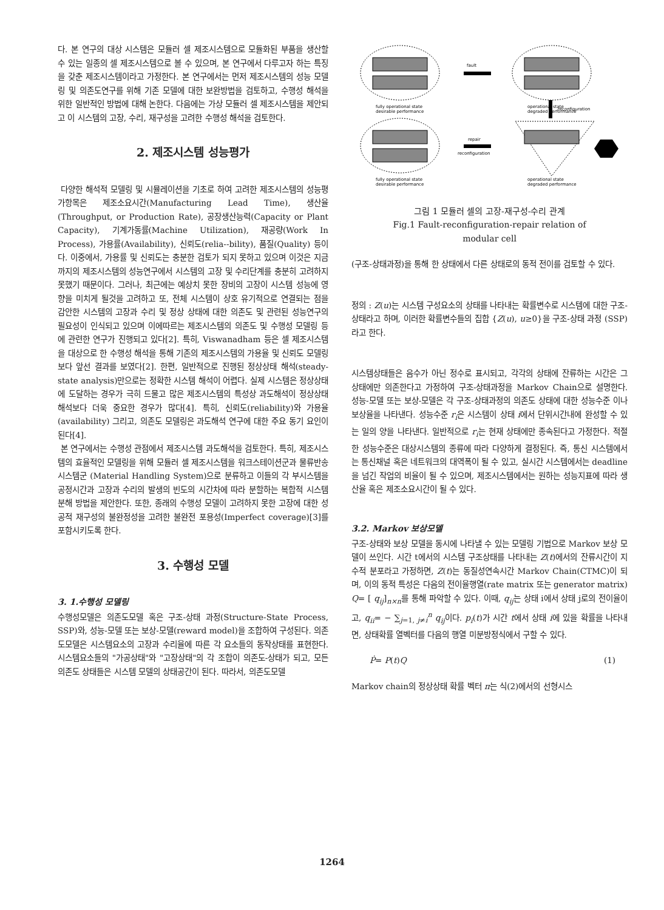다. 본 연구의 대상 시스템은 모듈러 셀 제조시스템으로 모듈화된 부품을 생산할 수 있는 일종의 셀 제조시스템으로 볼 수 있으며, 본 연구에서 다루고자 하는 특징을 갖춘 제조시스템이라고 가정한다. 본 연구에서는 먼저 제조시스템의 성능 모델링 및 의존도연구를 위해 기존 모델에 대한 보완방법을 검토하고, 수행성 해석을 위한 일반적인 방법에 대해 논한다. 다음에는 가상 모듈러 셀 제조시스템을 제안되고 이 시스템의 고장, 수리, 재구성을 고려한 수행성 해석을 검토한다.
2. 제조시스템 성능평가
다양한 해석적 모델링 및 시뮬레이션을 기초로 하여 고려한 제조시스템의 성능평가항목은 제조소요시간(Manufacturing Lead Time), 생산율(Throughput, or Production Rate), 공장생산능력(Capacity or Plant Capacity), 기계가동률(Machine Utilization), 재공량(Work In Process), 가용률(Availability), 신뢰도(relia--bility), 품질(Quality) 등이다. 이중에서, 가용률 및 신뢰도는 충분한 검토가 되지 못하고 있으며 이것은 지금까지의 제조시스템의 성능연구에서 시스템의 고장 및 수리단계를 충분히 고려하지 못했기 때문이다. 그러나, 최근에는 예상치 못한 장비의 고장이 시스템 성능에 영향을 미치게 될것을 고려하고 또, 전체 시스템이 상호 유기적으로 연결되는 점을 감안한 시스템의 고장과 수리 및 정상 상태에 대한 의존도 및 관련된 성능연구의 필요성이 인식되고 있으며 이에따르는 제조시스템의 의존도 및 수행성 모델링 등에 관련한 연구가 진행되고 있다[2]. 특히, Viswanadham 등은 셀 제조시스템을 대상으로 한 수행성 해석을 통해 기존의 제조시스템의 가용율 및 신뢰도 모델링보다 앞선 결과를 보였다[2]. 한편, 일반적으로 진행된 정상상태 해석(steady-state analysis)만으로는 정확한 시스템 해석이 어렵다. 실제 시스템은 정상상태에 도달하는 경우가 극히 드물고 많은 제조시스템의 특성상 과도해석이 정상상태 해석보다 더욱 중요한 경우가 많다[4]. 특히, 신뢰도(reliability)와 가용율(availability) 그리고, 의존도 모델링은 과도해석 연구에 대한 주요 동기 요인이 된다[4].
본 연구에서는 수행성 관점에서 제조시스템 과도해석을 검토한다. 특히, 제조시스템의 효율적인 모델링을 위해 모듈러 셀 제조시스템을 워크스테이션군과 물류반송시스템군 (Material Handling System)으로 분류하고 이들의 각 부시스템을 공정시간과 고장과 수리의 발생의 빈도의 시간차에 따라 분할하는 복합적 시스템 분해 방법을 제안한다. 또한, 종래의 수행성 모델이 고려하지 못한 고장에 대한 성공적 재구성의 불완정성을 고려한 불완전 포용성(Imperfect coverage)[3]를 포함시키도록 한다.
3. 수행성 모델
3. 1.수행성 모델링
수행성모델은 의존도모델 혹은 구조-상태 과정(Structure-State Process, SSP)와, 성능-모델 또는 보상-모델(reward model)을 조합하여 구성된다. 의존도모델은 시스템요소의 고장과 수리율에 따른 각 요소들의 동작상태를 표현한다. 시스템요소들의 "가공상태"와 "고장상태"의 각 조합이 의존도-상태가 되고, 모든 의존도 상태들은 시스템 모델의 상태공간이 된다. 따라서, 의존도모델
fault
reconfiguration
repair
reconfiguration
fully operational state
desirable performance
operational state
degraded performance
fully operational state
desirable performance
operational state
degraded performance
그림 1 모듈러 셀의 고장-재구성-수리 관계
Fig.1 Fault-reconfiguration-repair relation of
modular cell
(구조-상태과정)을 통해 한 상태에서 다른 상태로의 동적 전이를 검토할 수 있다.
정의 : Z(u)는 시스템 구성요소의 상태를 나타내는 확률변수로 시스템에 대한 구조-상태라고 하며, 이러한 확률변수들의 집합 {Z(u), u≥0}을 구조-상태 과정 (SSP)라고 한다.
시스템상태들은 음수가 아닌 정수로 표시되고, 각각의 상태에 잔류하는 시간은 그 상태에만 의존한다고 가정하여 구조-상태과정을 Markov Chain으로 설명한다. 성능-모델 또는 보상-모델은 각 구조-상태과정의 의존도 상태에 대한 성능수준 이나 보상율을 나타낸다. 성능수준 r<sub>i</sub>은 시스템이 상태 i에서 단위시간내에 완성할 수 있는 일의 양을 나타낸다. 일반적으로 r<sub>i</sub>는 현재 상태에만 종속된다고 가정한다. 적절한 성능수준은 대상시스템의 종류에 따라 다양하게 결정된다. 즉, 통신 시스템에서는 통신채널 혹은 네트워크의 대역폭이 될 수 있고, 실시간 시스템에서는 deadline을 넘긴 작업의 비율이 될 수 있으며, 제조시스템에서는 원하는 성능지표에 따라 생산율 혹은 제조소요시간이 될 수 있다.
3.2. Markov 보상모델
구조-상태와 보상 모델을 동시에 나타낼 수 있는 모델링 기법으로 Markov 보상 모델이 쓰인다. 시간 t에서의 시스템 구조상태를 나타내는 Z(t)에서의 잔류시간이 지수적 분포라고 가정하면, Z(t)는 동질성연속시간 Markov Chain(CTMC)이 되며, 이의 동적 특성은 다음의 전이율행열(rate matrix 또는 generator matrix) Q= [ q<sub>ij</sub>]<sub>n×n</sub>를 통해 파악할 수 있다. 이때, q<sub>ij</sub>는 상태 i에서 상태 j로의 전이율이고, q<sub>ii</sub>= − ∑<sub>j=1, j≠i</sub><sup>n</sup> q<sub>ij</sub>이다. p<sub>i</sub>(t)가 시간 t에서 상태 i에 있을 확률을 나타내면, 상태확률 열벡터를 다음의 행열 미분방정식에서 구할 수 있다.
Ṗ= P(t)Q (1)
Markov chain의 정상상태 확률 벡터 π는 식(2)에서의 선형시스
1264